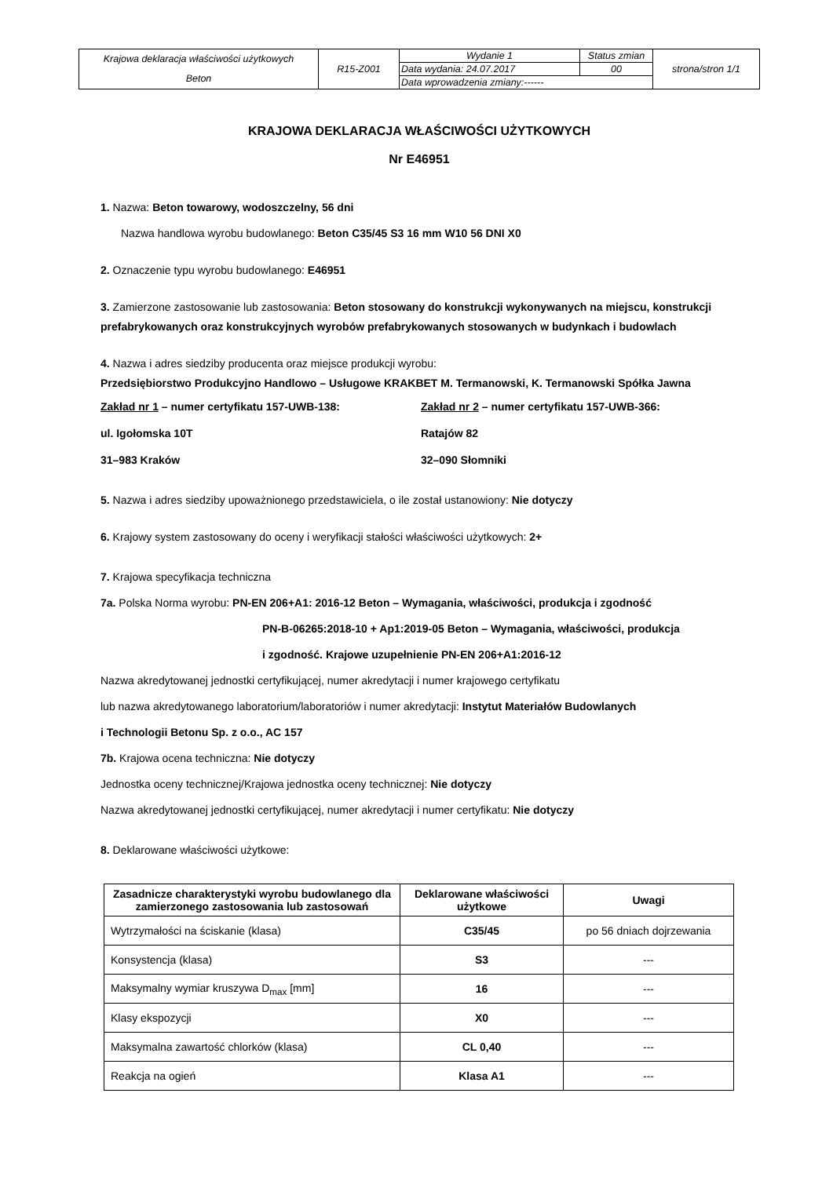| Krajowa deklaracja właściwości użytkowych Beton | R15-Z001 | Wydanie 1 | Status zmian | strona/stron 1/1 |
| | | Data wydania: 24.07.2017 | 00 | |
| | | Data wprowadzenia zmiany:------ | | |
KRAJOWA DEKLARACJA WŁAŚCIWOŚCI UŻYTKOWYCH
Nr E46951
1. Nazwa: Beton towarowy, wodoszczelny, 56 dni
Nazwa handlowa wyrobu budowlanego: Beton C35/45 S3 16 mm W10 56 DNI X0
2. Oznaczenie typu wyrobu budowlanego: E46951
3. Zamierzone zastosowanie lub zastosowania: Beton stosowany do konstrukcji wykonywanych na miejscu, konstrukcji prefabrykowanych oraz konstrukcyjnych wyrobów prefabrykowanych stosowanych w budynkach i budowlach
4. Nazwa i adres siedziby producenta oraz miejsce produkcji wyrobu:
Przedsiębiorstwo Produkcyjno Handlowo – Usługowe KRAKBET M. Termanowski, K. Termanowski Spółka Jawna
Zakład nr 1 – numer certyfikatu 157-UWB-138:
ul. Igołomska 10T
31–983 Kraków
Zakład nr 2 – numer certyfikatu 157-UWB-366:
Ratajów 82
32–090 Słomniki
5. Nazwa i adres siedziby upoważnionego przedstawiciela, o ile został ustanowiony: Nie dotyczy
6. Krajowy system zastosowany do oceny i weryfikacji stałości właściwości użytkowych: 2+
7. Krajowa specyfikacja techniczna
7a. Polska Norma wyrobu: PN-EN 206+A1: 2016-12 Beton – Wymagania, właściwości, produkcja i zgodność
PN-B-06265:2018-10 + Ap1:2019-05 Beton – Wymagania, właściwości, produkcja
i zgodność. Krajowe uzupełnienie PN-EN 206+A1:2016-12
Nazwa akredytowanej jednostki certyfikującej, numer akredytacji i numer krajowego certyfikatu
lub nazwa akredytowanego laboratorium/laboratoriów i numer akredytacji: Instytut Materiałów Budowlanych
i Technologii Betonu Sp. z o.o., AC 157
7b. Krajowa ocena techniczna: Nie dotyczy
Jednostka oceny technicznej/Krajowa jednostka oceny technicznej: Nie dotyczy
Nazwa akredytowanej jednostki certyfikującej, numer akredytacji i numer certyfikatu: Nie dotyczy
8. Deklarowane właściwości użytkowe:
| Zasadnicze charakterystyki wyrobu budowlanego dla zamierzonego zastosowania lub zastosowań | Deklarowane właściwości użytkowe | Uwagi |
| --- | --- | --- |
| Wytrzymałości na ściskanie (klasa) | C35/45 | po 56 dniach dojrzewania |
| Konsystencja (klasa) | S3 | --- |
| Maksymalny wymiar kruszywa D<sub>max</sub> [mm] | 16 | --- |
| Klasy ekspozycji | X0 | --- |
| Maksymalna zawartość chlorków (klasa) | CL 0,40 | --- |
| Reakcja na ogień | Klasa A1 | --- |